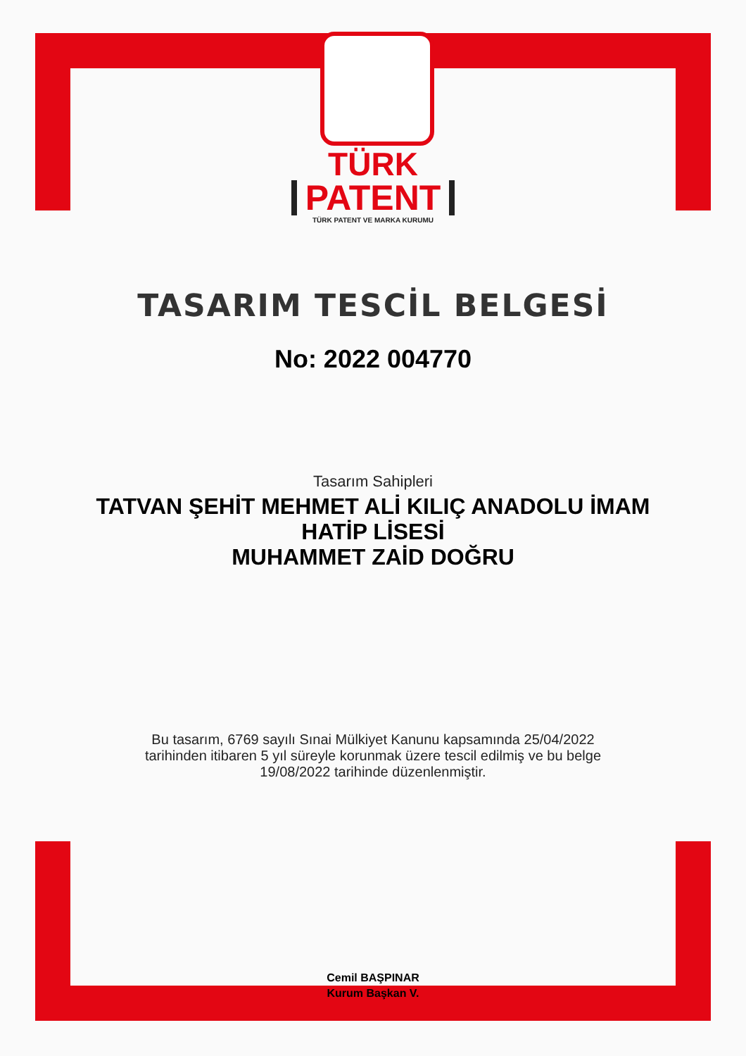TÜRK
PATENT
TÜRK PATENT VE MARKA KURUMU
TASARIM TESCİL BELGESİ
No: 2022 004770
Tasarım Sahipleri
TATVAN ŞEHİT MEHMET ALİ KILIÇ ANADOLU İMAM HATİP LİSESİ
MUHAMMET ZAİD DOĞRU
Bu tasarım, 6769 sayılı Sınai Mülkiyet Kanunu kapsamında 25/04/2022 tarihinden itibaren 5 yıl süreyle korunmak üzere tescil edilmiş ve bu belge 19/08/2022 tarihinde düzenlenmiştir.
Cemil BAŞPINAR
Kurum Başkan V.